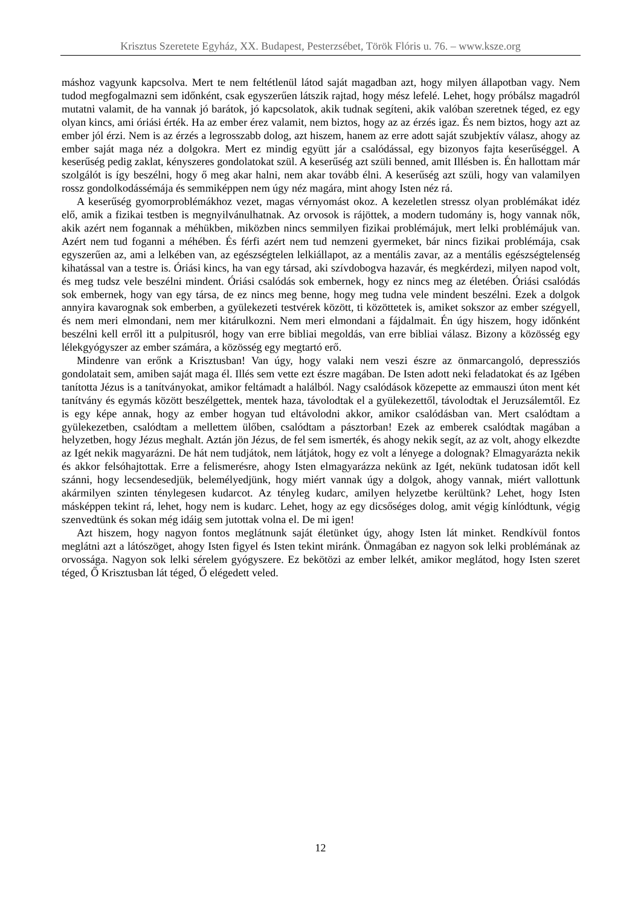Krisztus Szeretete Egyház, XX. Budapest, Pesterzsébet, Török Flóris u. 76. – www.ksze.org
máshoz vagyunk kapcsolva. Mert te nem feltétlenül látod saját magadban azt, hogy milyen állapotban vagy. Nem tudod megfogalmazni sem időnként, csak egyszerűen látszik rajtad, hogy mész lefelé. Lehet, hogy próbálsz magadról mutatni valamit, de ha vannak jó barátok, jó kapcsolatok, akik tudnak segíteni, akik valóban szeretnek téged, ez egy olyan kincs, ami óriási érték. Ha az ember érez valamit, nem biztos, hogy az az érzés igaz. És nem biztos, hogy azt az ember jól érzi. Nem is az érzés a legrosszabb dolog, azt hiszem, hanem az erre adott saját szubjektív válasz, ahogy az ember saját maga néz a dolgokra. Mert ez mindig együtt jár a csalódással, egy bizonyos fajta keserűséggel. A keserűség pedig zaklat, kényszeres gondolatokat szül. A keserűség azt szüli benned, amit Illésben is. Én hallottam már szolgálót is így beszélni, hogy ő meg akar halni, nem akar tovább élni. A keserűség azt szüli, hogy van valamilyen rossz gondolkodássémája és semmiképpen nem úgy néz magára, mint ahogy Isten néz rá.
A keserűség gyomorproblémákhoz vezet, magas vérnyomást okoz. A kezeletlen stressz olyan problémákat idéz elő, amik a fizikai testben is megnyilvánulhatnak. Az orvosok is rájöttek, a modern tudomány is, hogy vannak nők, akik azért nem fogannak a méhükben, miközben nincs semmilyen fizikai problémájuk, mert lelki problémájuk van. Azért nem tud foganni a méhében. És férfi azért nem tud nemzeni gyermeket, bár nincs fizikai problémája, csak egyszerűen az, ami a lelkében van, az egészségtelen lelkiállapot, az a mentális zavar, az a mentális egészségtelenség kihatással van a testre is. Óriási kincs, ha van egy társad, aki szívdobogva hazavár, és megkérdezi, milyen napod volt, és meg tudsz vele beszélni mindent. Óriási csalódás sok embernek, hogy ez nincs meg az életében. Óriási csalódás sok embernek, hogy van egy társa, de ez nincs meg benne, hogy meg tudna vele mindent beszélni. Ezek a dolgok annyira kavarognak sok emberben, a gyülekezeti testvérek között, ti közöttetek is, amiket sokszor az ember szégyell, és nem meri elmondani, nem mer kitárulkozni. Nem meri elmondani a fájdalmait. Én úgy hiszem, hogy időnként beszélni kell erről itt a pulpitusról, hogy van erre bibliai megoldás, van erre bibliai válasz. Bizony a közösség egy lélekgyógyszer az ember számára, a közösség egy megtartó erő.
Mindenre van erőnk a Krisztusban! Van úgy, hogy valaki nem veszi észre az önmarcangoló, depressziós gondolatait sem, amiben saját maga él. Illés sem vette ezt észre magában. De Isten adott neki feladatokat és az Igében tanította Jézus is a tanítványokat, amikor feltámadt a halálból. Nagy csalódások közepette az emmauszi úton ment két tanítvány és egymás között beszélgettek, mentek haza, távolodtak el a gyülekezettől, távolodtak el Jeruzsálemtől. Ez is egy képe annak, hogy az ember hogyan tud eltávolodni akkor, amikor csalódásban van. Mert csalódtam a gyülekezetben, csalódtam a mellettem ülőben, csalódtam a pásztorban! Ezek az emberek csalódtak magában a helyzetben, hogy Jézus meghalt. Aztán jön Jézus, de fel sem ismerték, és ahogy nekik segít, az az volt, ahogy elkezdte az Igét nekik magyarázni. De hát nem tudjátok, nem látjátok, hogy ez volt a lényege a dolognak? Elmagyarázta nekik és akkor felsóhajtottak. Erre a felismerésre, ahogy Isten elmagyarázza nekünk az Igét, nekünk tudatosan időt kell szánni, hogy lecsendesedjük, belemélyedjünk, hogy miért vannak úgy a dolgok, ahogy vannak, miért vallottunk akármilyen szinten ténylegesen kudarcot. Az tényleg kudarc, amilyen helyzetbe kerültünk? Lehet, hogy Isten másképpen tekint rá, lehet, hogy nem is kudarc. Lehet, hogy az egy dicsőséges dolog, amit végig kínlódtunk, végig szenvedtünk és sokan még idáig sem jutottak volna el. De mi igen!
Azt hiszem, hogy nagyon fontos meglátnunk saját életünket úgy, ahogy Isten lát minket. Rendkívül fontos meglátni azt a látószöget, ahogy Isten figyel és Isten tekint miránk. Önmagában ez nagyon sok lelki problémának az orvossága. Nagyon sok lelki sérelem gyógyszere. Ez bekötözi az ember lelkét, amikor meglátod, hogy Isten szeret téged, Ő Krisztusban lát téged, Ő elégedett veled.
12